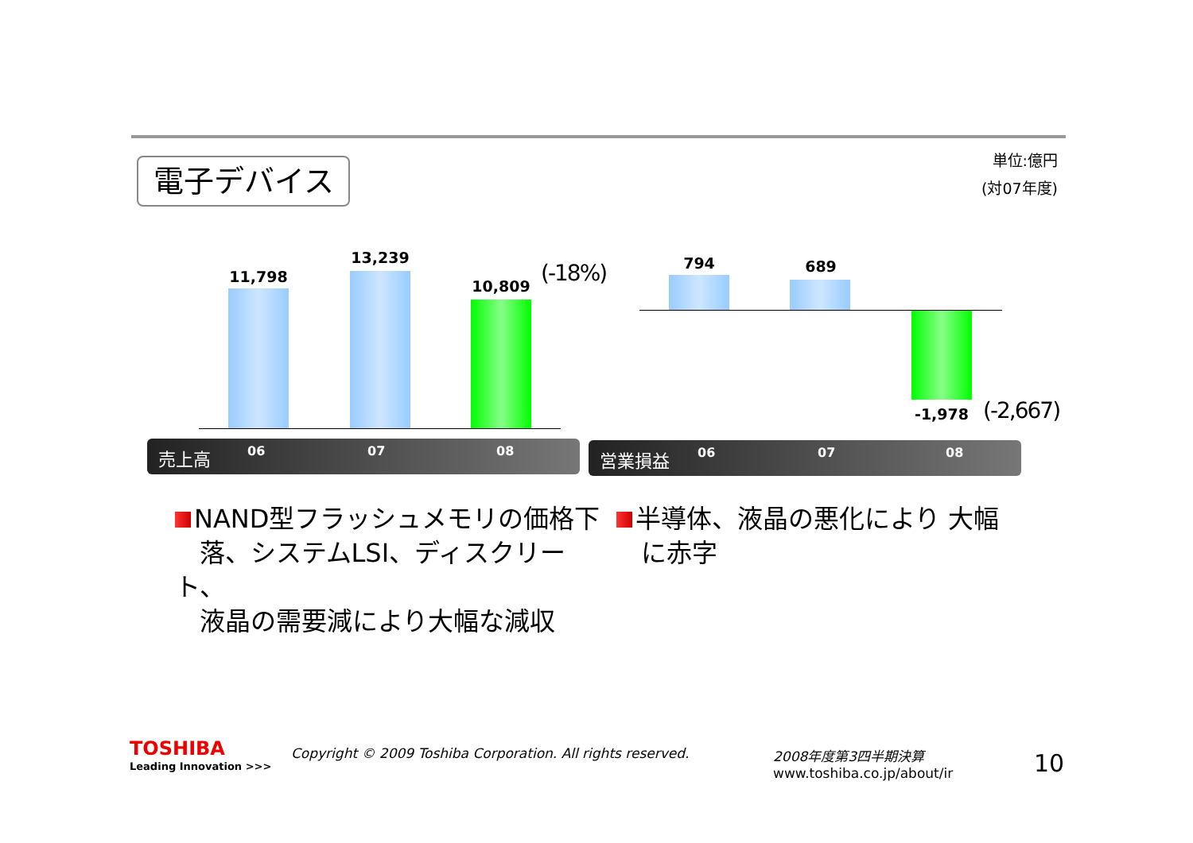電子デバイス
単位:億円
(対07年度)
11,798
13,239
10,809 (-18%) 794 689
-1,978 (-2,667)
売上高 06 07 08 営業損益 06 07 08
NAND型フラッシュメモリの価格下
落、システムLSI、ディスクリート、
液晶の需要減により大幅な減収
半導体、液晶の悪化により 大幅
に赤字
TOSHIBA
Leading Innovation >>>
Copyright © 2009 Toshiba Corporation. All rights reserved.
2008年度第3四半期決算
www.toshiba.co.jp/about/ir
10